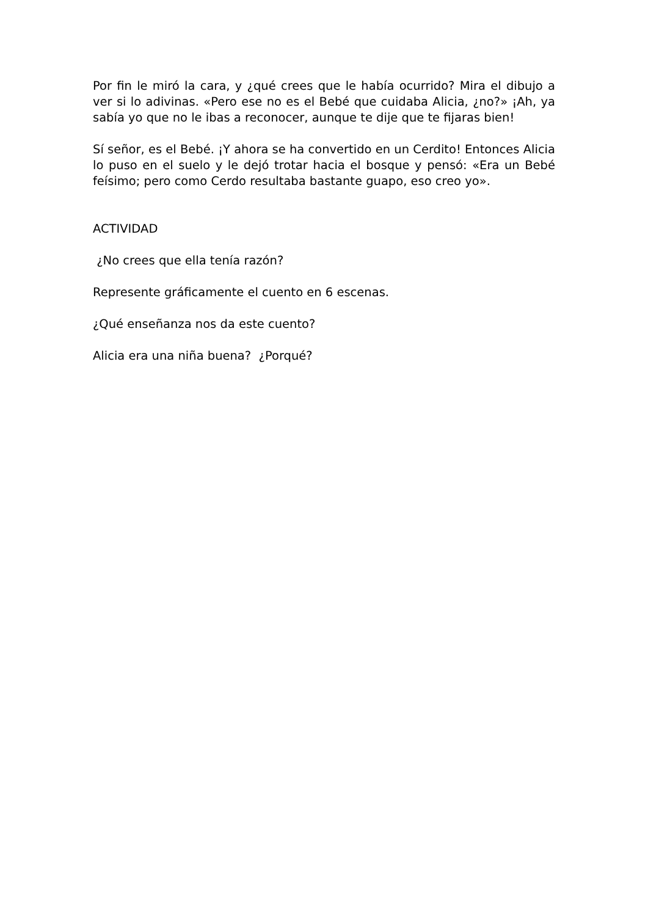Por fin le miró la cara, y ¿qué crees que le había ocurrido? Mira el dibujo a ver si lo adivinas. «Pero ese no es el Bebé que cuidaba Alicia, ¿no?» ¡Ah, ya sabía yo que no le ibas a reconocer, aunque te dije que te fijaras bien!
Sí señor, es el Bebé. ¡Y ahora se ha convertido en un Cerdito! Entonces Alicia lo puso en el suelo y le dejó trotar hacia el bosque y pensó: «Era un Bebé feísimo; pero como Cerdo resultaba bastante guapo, eso creo yo».
ACTIVIDAD
¿No crees que ella tenía razón?
Represente gráficamente el cuento en 6 escenas.
¿Qué enseñanza nos da este cuento?
Alicia era una niña buena? ¿Porqué?